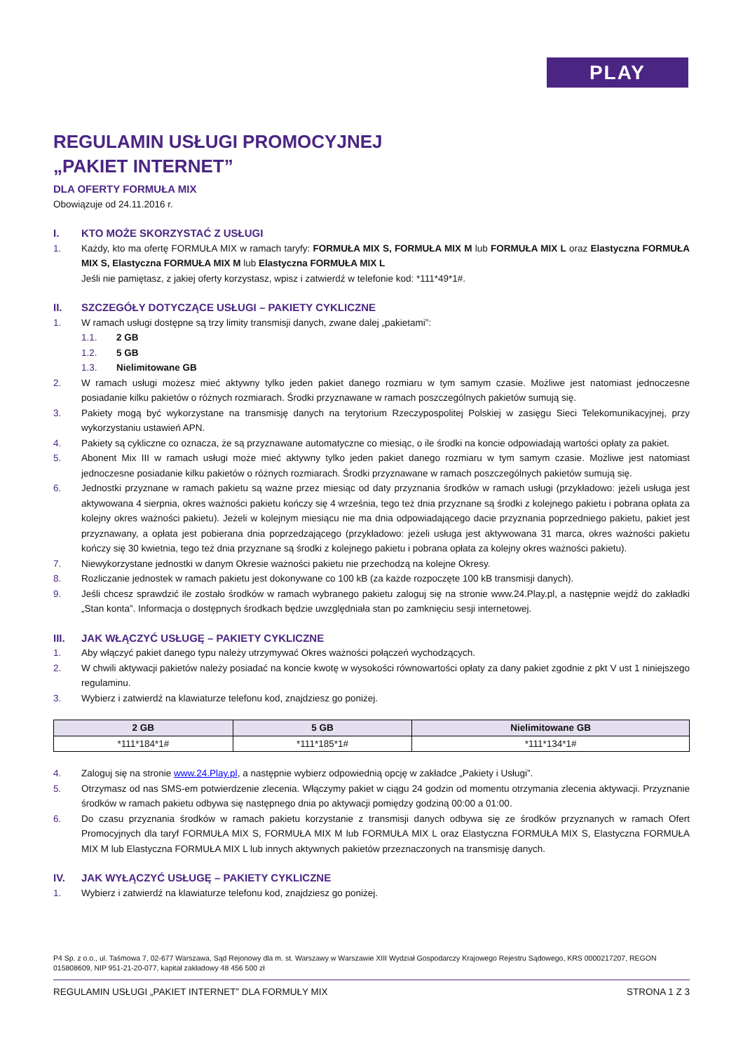PLAY
REGULAMIN USŁUGI PROMOCYJNEJ
„PAKIET INTERNET”
DLA OFERTY FORMUŁA MIX
Obowiązuje od 24.11.2016 r.
I. KTO MOŻE SKORZYSTAĆ Z USŁUGI
1. Każdy, kto ma ofertę FORMUŁA MIX w ramach taryfy: FORMUŁA MIX S, FORMUŁA MIX M lub FORMUŁA MIX L oraz Elastyczna FORMUŁA MIX S, Elastyczna FORMUŁA MIX M lub Elastyczna FORMUŁA MIX L
Jeśli nie pamiętasz, z jakiej oferty korzystasz, wpisz i zatwierdź w telefonie kod: *111*49*1#.
II. SZCZEGÓŁY DOTYCZĄCE USŁUGI – PAKIETY CYKLICZNE
1. W ramach usługi dostępne są trzy limity transmisji danych, zwane dalej „pakietami”:
1.1. 2 GB
1.2. 5 GB
1.3. Nielimitowane GB
2. W ramach usługi możesz mieć aktywny tylko jeden pakiet danego rozmiaru w tym samym czasie. Możliwe jest natomiast jednoczesne posiadanie kilku pakietów o różnych rozmiarach. Środki przyznawane w ramach poszczególnych pakietów sumują się.
3. Pakiety mogą być wykorzystane na transmisję danych na terytorium Rzeczypospolitej Polskiej w zasięgu Sieci Telekomunikacyjnej, przy wykorzystaniu ustawień APN.
4. Pakiety są cykliczne co oznacza, że są przyznawane automatyczne co miesiąc, o ile środki na koncie odpowiadają wartości opłaty za pakiet.
5. Abonent Mix III w ramach usługi może mieć aktywny tylko jeden pakiet danego rozmiaru w tym samym czasie. Możliwe jest natomiast jednoczesne posiadanie kilku pakietów o różnych rozmiarach. Środki przyznawane w ramach poszczególnych pakietów sumują się.
6. Jednostki przyznane w ramach pakietu są ważne przez miesiąc od daty przyznania środków w ramach usługi (przykładowo: jeżeli usługa jest aktywowana 4 sierpnia, okres ważności pakietu kończy się 4 września, tego też dnia przyznane są środki z kolejnego pakietu i pobrana opłata za kolejny okres ważności pakietu). Jeżeli w kolejnym miesiącu nie ma dnia odpowiadającego dacie przyznania poprzedniego pakietu, pakiet jest przyznawany, a opłata jest pobierana dnia poprzedzającego (przykładowo: jeżeli usługa jest aktywowana 31 marca, okres ważności pakietu kończy się 30 kwietnia, tego też dnia przyznane są środki z kolejnego pakietu i pobrana opłata za kolejny okres ważności pakietu).
7. Niewykorzystane jednostki w danym Okresie ważności pakietu nie przechodzą na kolejne Okresy.
8. Rozliczanie jednostek w ramach pakietu jest dokonywane co 100 kB (za każde rozpoczęte 100 kB transmisji danych).
9. Jeśli chcesz sprawdzić ile zostało środków w ramach wybranego pakietu zaloguj się na stronie www.24.Play.pl, a następnie wejdź do zakładki „Stan konta”. Informacja o dostępnych środkach będzie uwzględniała stan po zamknięciu sesji internetowej.
III. JAK WŁĄCZYĆ USŁUGĘ – PAKIETY CYKLICZNE
1. Aby włączyć pakiet danego typu należy utrzymywać Okres ważności połączeń wychodzących.
2. W chwili aktywacji pakietów należy posiadać na koncie kwotę w wysokości równowartości opłaty za dany pakiet zgodnie z pkt V ust 1 niniejszego regulaminu.
3. Wybierz i zatwierdź na klawiaturze telefonu kod, znajdziesz go poniżej.
| 2 GB | 5 GB | Nielimitowane GB |
| --- | --- | --- |
| *111*184*1# | *111*185*1# | *111*134*1# |
4. Zaloguj się na stronie www.24.Play.pl, a następnie wybierz odpowiednią opcję w zakładce „Pakiety i Usługi”.
5. Otrzymasz od nas SMS-em potwierdzenie zlecenia. Włączymy pakiet w ciągu 24 godzin od momentu otrzymania zlecenia aktywacji. Przyznanie środków w ramach pakietu odbywa się następnego dnia po aktywacji pomiędzy godziną 00:00 a 01:00.
6. Do czasu przyznania środków w ramach pakietu korzystanie z transmisji danych odbywa się ze środków przyznanych w ramach Ofert Promocyjnych dla taryf FORMUŁA MIX S, FORMUŁA MIX M lub FORMUŁA MIX L oraz Elastyczna FORMUŁA MIX S, Elastyczna FORMUŁA MIX M lub Elastyczna FORMUŁA MIX L lub innych aktywnych pakietów przeznaczonych na transmisję danych.
IV. JAK WYŁĄCZYĆ USŁUGĘ – PAKIETY CYKLICZNE
1. Wybierz i zatwierdź na klawiaturze telefonu kod, znajdziesz go poniżej.
P4 Sp. z o.o., ul. Taśmowa 7, 02-677 Warszawa, Sąd Rejonowy dla m. st. Warszawy w Warszawie XIII Wydział Gospodarczy Krajowego Rejestru Sądowego, KRS 0000217207, REGON 015808609, NIP 951-21-20-077, kapitał zakładowy 48 456 500 zł
REGULAMIN USŁUGI „PAKIET INTERNET” DLA FORMUŁY MIX STRONA 1 Z 3